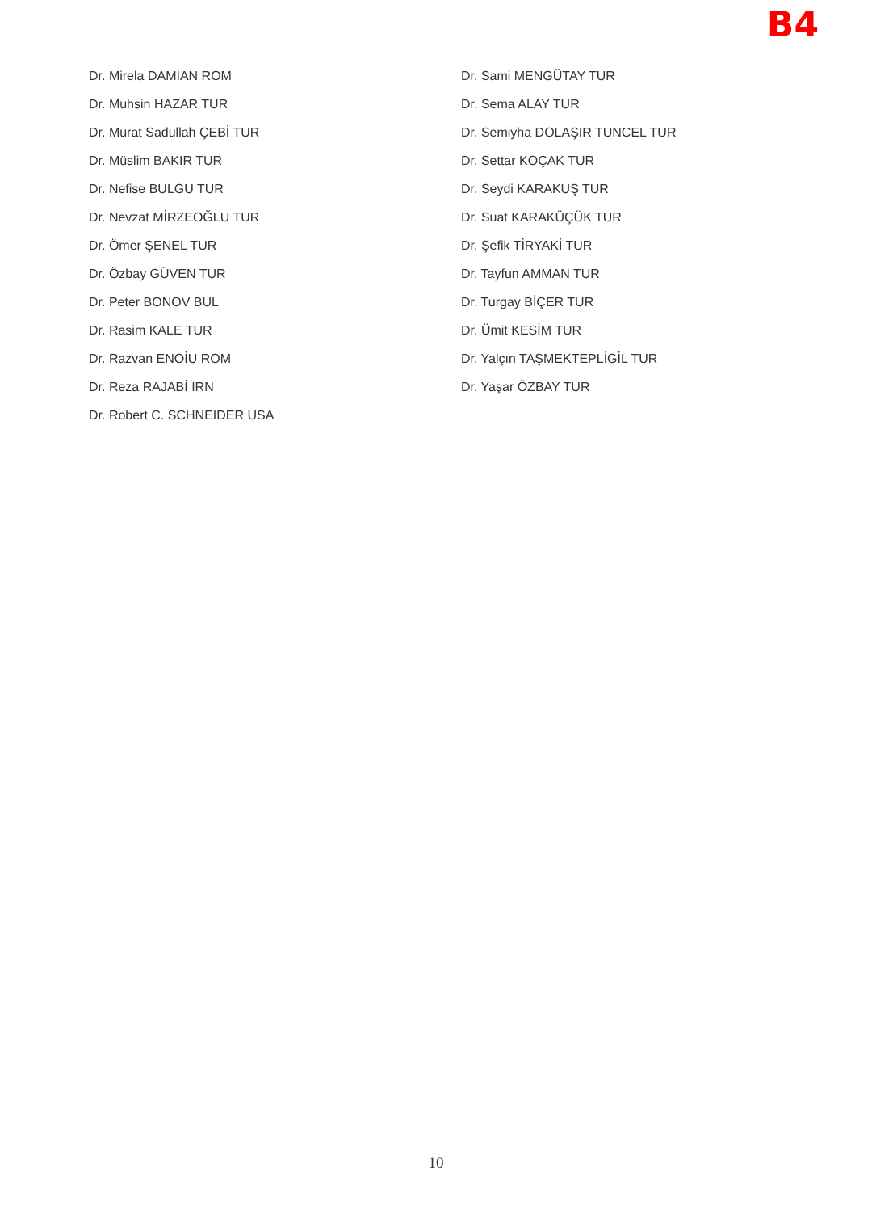B4
Dr. Mirela DAMİAN ROM
Dr. Muhsin HAZAR TUR
Dr. Murat Sadullah ÇEBİ TUR
Dr. Müslim BAKIR TUR
Dr. Nefise BULGU TUR
Dr. Nevzat MİRZEOĞLU TUR
Dr. Ömer ŞENEL TUR
Dr. Özbay GÜVEN TUR
Dr. Peter BONOV BUL
Dr. Rasim KALE TUR
Dr. Razvan ENOİU ROM
Dr. Reza RAJABİ IRN
Dr. Robert C. SCHNEIDER USA
Dr. Sami MENGÜTAY TUR
Dr. Sema ALAY TUR
Dr. Semiyha DOLAŞIR TUNCEL TUR
Dr. Settar KOÇAK TUR
Dr. Seydi KARAKUŞ TUR
Dr. Suat KARAKÜÇÜK TUR
Dr. Şefik TİRYAKİ TUR
Dr. Tayfun AMMAN TUR
Dr. Turgay BİÇER TUR
Dr. Ümit KESİM TUR
Dr. Yalçın TAŞMEKTEPLİGİL TUR
Dr. Yaşar ÖZBAY TUR
10